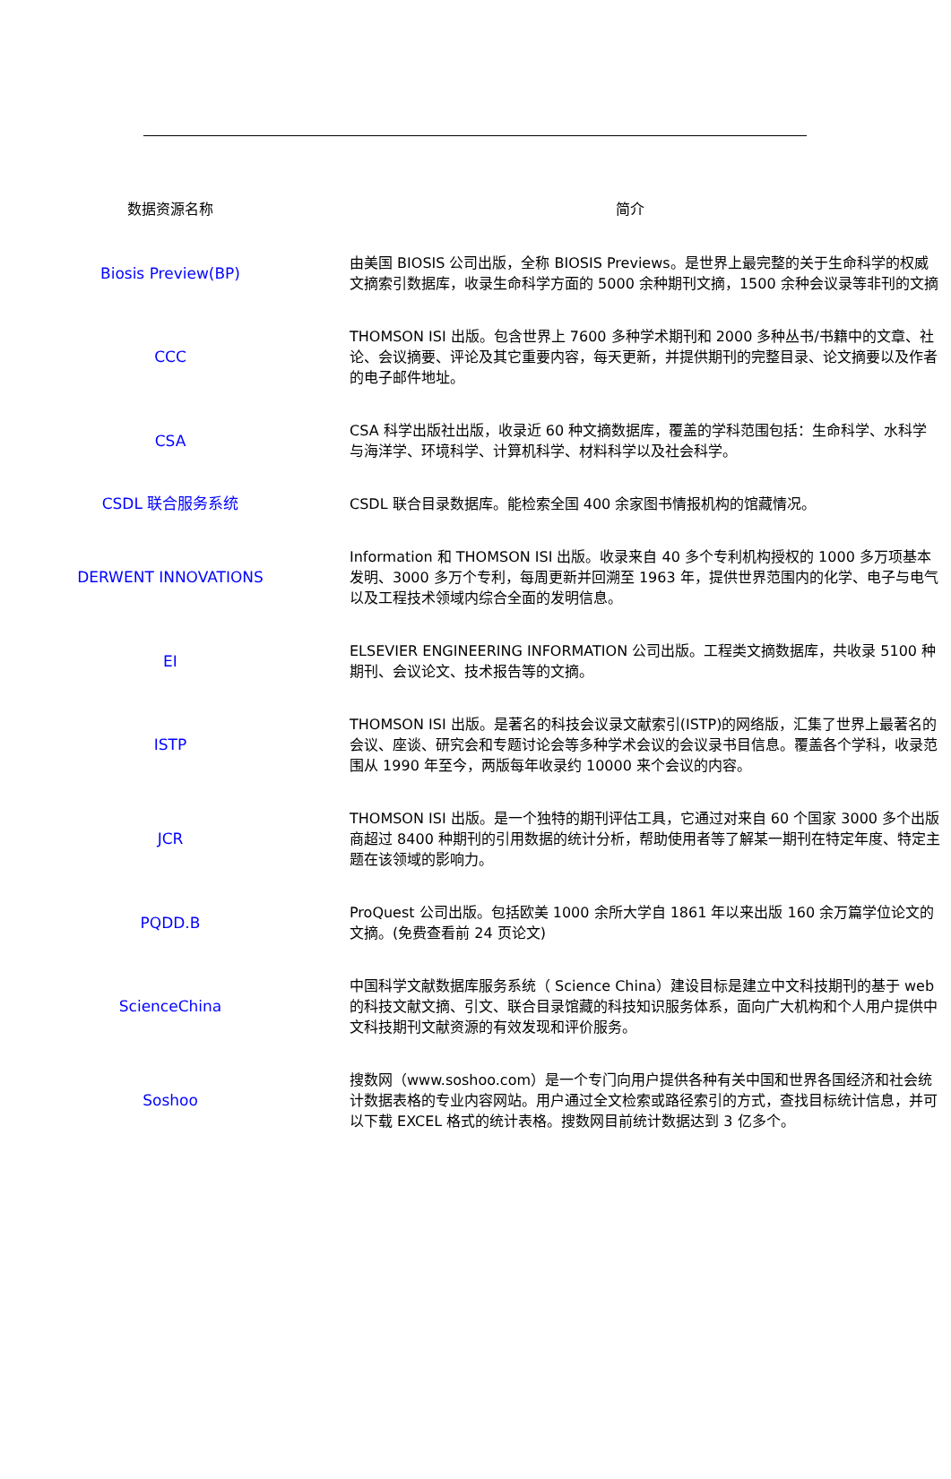| 数据资源名称 | 简介 |
| --- | --- |
| Biosis Preview(BP) | 由美国 BIOSIS 公司出版，全称 BIOSIS Previews。是世界上最完整的关于生命科学的权威文摘索引数据库，收录生命科学方面的 5000 余种期刊文摘，1500 余种会议录等非刊的文摘 |
| CCC | THOMSON ISI 出版。包含世界上 7600 多种学术期刊和 2000 多种丛书/书籍中的文章、社论、会议摘要、评论及其它重要内容，每天更新，并提供期刊的完整目录、论文摘要以及作者的电子邮件地址。 |
| CSA | CSA 科学出版社出版，收录近 60 种文摘数据库，覆盖的学科范围包括：生命科学、水科学与海洋学、环境科学、计算机科学、材料科学以及社会科学。 |
| CSDL 联合服务系统 | CSDL 联合目录数据库。能检索全国 400 余家图书情报机构的馆藏情况。 |
| DERWENT INNOVATIONS | Information 和 THOMSON ISI 出版。收录来自 40 多个专利机构授权的 1000 多万项基本发明、3000 多万个专利，每周更新并回溯至 1963 年，提供世界范围内的化学、电子与电气以及工程技术领域内综合全面的发明信息。 |
| EI | ELSEVIER ENGINEERING INFORMATION 公司出版。工程类文摘数据库，共收录 5100 种期刊、会议论文、技术报告等的文摘。 |
| ISTP | THOMSON ISI 出版。是著名的科技会议录文献索引(ISTP)的网络版，汇集了世界上最著名的会议、座谈、研究会和专题讨论会等多种学术会议的会议录书目信息。覆盖各个学科，收录范围从 1990 年至今，两版每年收录约 10000 来个会议的内容。 |
| JCR | THOMSON ISI 出版。是一个独特的期刊评估工具，它通过对来自 60 个国家 3000 多个出版商超过 8400 种期刊的引用数据的统计分析，帮助使用者等了解某一期刊在特定年度、特定主题在该领域的影响力。 |
| PQDD.B | ProQuest 公司出版。包括欧美 1000 余所大学自 1861 年以来出版 160 余万篇学位论文的文摘。(免费查看前 24 页论文) |
| ScienceChina | 中国科学文献数据库服务系统（ Science China）建设目标是建立中文科技期刊的基于 web 的科技文献文摘、引文、联合目录馆藏的科技知识服务体系，面向广大机构和个人用户提供中文科技期刊文献资源的有效发现和评价服务。 |
| Soshoo | 搜数网（www.soshoo.com）是一个专门向用户提供各种有关中国和世界各国经济和社会统计数据表格的专业内容网站。用户通过全文检索或路径索引的方式，查找目标统计信息，并可以下载 EXCEL 格式的统计表格。搜数网目前统计数据达到 3 亿多个。 |